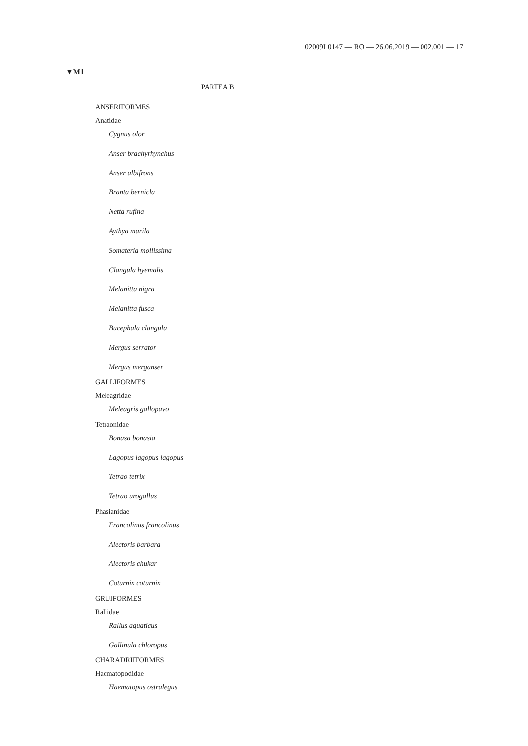02009L0147 — RO — 26.06.2019 — 002.001 — 17
▼M1
PARTEA B
ANSERIFORMES
Anatidae
Cygnus olor
Anser brachyrhynchus
Anser albifrons
Branta bernicla
Netta rufina
Aythya marila
Somateria mollissima
Clangula hyemalis
Melanitta nigra
Melanitta fusca
Bucephala clangula
Mergus serrator
Mergus merganser
GALLIFORMES
Meleagridae
Meleagris gallopavo
Tetraonidae
Bonasa bonasia
Lagopus lagopus lagopus
Tetrao tetrix
Tetrao urogallus
Phasianidae
Francolinus francolinus
Alectoris barbara
Alectoris chukar
Coturnix coturnix
GRUIFORMES
Rallidae
Rallus aquaticus
Gallinula chloropus
CHARADRIIFORMES
Haematopodidae
Haematopus ostralegus